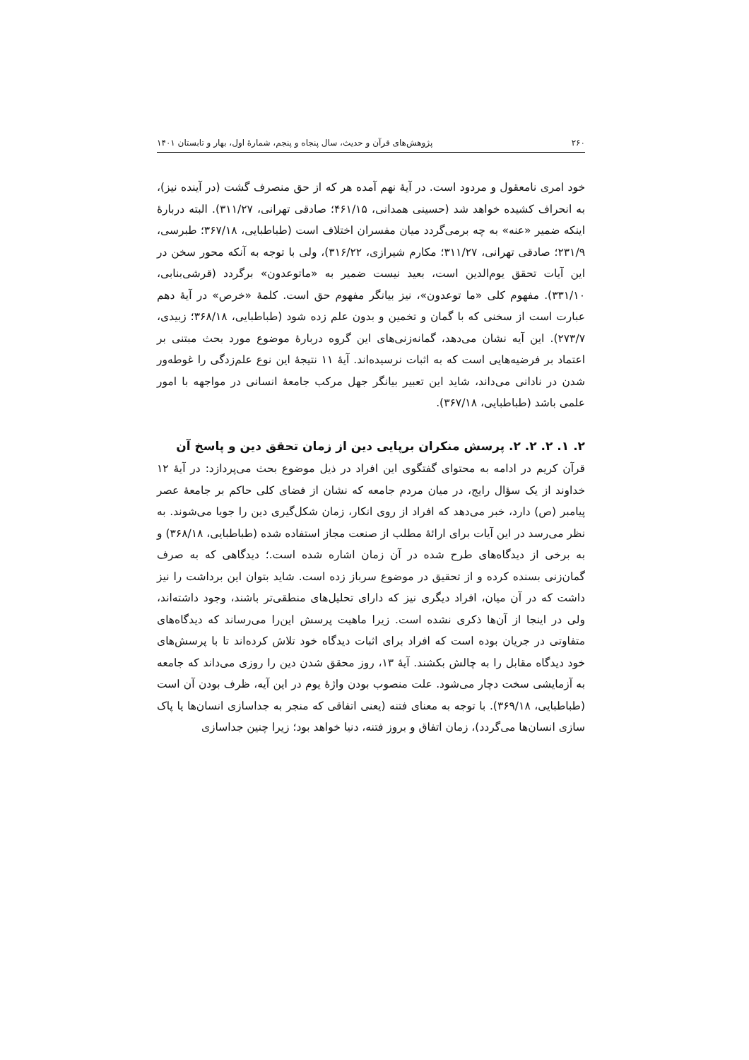۲۶۰ پژوهش‌های قرآن و حدیث، سال پنجاه و پنجم، شمارهٔ اول، بهار و تابستان ۱۴۰۱
خود امری نامعقول و مردود است. در آیهٔ نهم آمده هر که از حق منصرف گشت (در آینده نیز)، به انحراف کشیده خواهد شد (حسینی همدانی، ۴۶۱/۱۵؛ صادقی تهرانی، ۳۱۱/۲۷). البته دربارهٔ اینکه ضمیر «عنه» به چه برمی‌گردد میان مفسران اختلاف است (طباطبایی، ۳۶۷/۱۸؛ طبرسی، ۲۳۱/۹؛ صادقی تهرانی، ۳۱۱/۲۷؛ مکارم شیرازی، ۳۱۶/۲۲)، ولی با توجه به آنکه محور سخن در این آیات تحقق یوم‌الدین است، بعید نیست ضمیر به «ماتوعدون» برگردد (قرشی‌بنابی، ۳۳۱/۱۰). مفهوم کلی «ما توعدون»، نیز بیانگر مفهوم حق است. کلمهٔ «خرص» در آیهٔ دهم عبارت است از سخنی که با گمان و تخمین و بدون علم زده شود (طباطبایی، ۳۶۸/۱۸؛ زبیدی، ۲۷۳/۷). این آیه نشان می‌دهد، گمانه‌زنی‌های این گروه دربارهٔ موضوع مورد بحث مبتنی بر اعتماد بر فرضیه‌هایی است که به اثبات نرسیده‌اند. آیهٔ ۱۱ نتیجهٔ این نوع علم‌زدگی را غوطه‌ور شدن در نادانی می‌داند، شاید این تعبیر بیانگر جهل مرکب جامعهٔ انسانی در مواجهه با امور علمی باشد (طباطبایی، ۳۶۷/۱۸).
۲. ۱. ۲. ۲. ۲. پرسش منکران برپایی دین از زمان تحقق دین و پاسخ آن
قرآن کریم در ادامه به محتوای گفتگوی این افراد در ذیل موضوع بحث می‌پردازد: در آیهٔ ۱۲ خداوند از یک سؤال رایج، در میان مردم جامعه که نشان از فضای کلی حاکم بر جامعهٔ عصر پیامبر (ص) دارد، خبر می‌دهد که افراد از روی انکار، زمان شکل‌گیری دین را جویا می‌شوند. به نظر می‌رسد در این آیات برای ارائهٔ مطلب از صنعت مجاز استفاده شده (طباطبایی، ۳۶۸/۱۸) و به برخی از دیدگاه‌های طرح شده در آن زمان اشاره شده است.؛ دیدگاهی که به صرف گمان‌زنی بسنده کرده و از تحقیق در موضوع سرباز زده است. شاید بتوان این برداشت را نیز داشت که در آن میان، افراد دیگری نیز که دارای تحلیل‌های منطقی‌تر باشند، وجود داشته‌اند، ولی در اینجا از آن‌ها ذکری نشده است. زیرا ماهیت پرسش این‌را می‌رساند که دیدگاه‌های متفاوتی در جریان بوده است که افراد برای اثبات دیدگاه خود تلاش کرده‌اند تا با پرسش‌های خود دیدگاه مقابل را به چالش بکشند. آیهٔ ۱۳، روز محقق شدن دین را روزی می‌داند که جامعه به آزمایشی سخت دچار می‌شود. علت منصوب بودن واژهٔ یوم در این آیه، ظرف بودن آن است (طباطبایی، ۳۶۹/۱۸). با توجه به معنای فتنه (یعنی اتفاقی که منجر به جداسازی انسان‌ها یا پاک سازی انسان‌ها می‌گردد)، زمان اتفاق و بروز فتنه، دنیا خواهد بود؛ زیرا چنین جداسازی